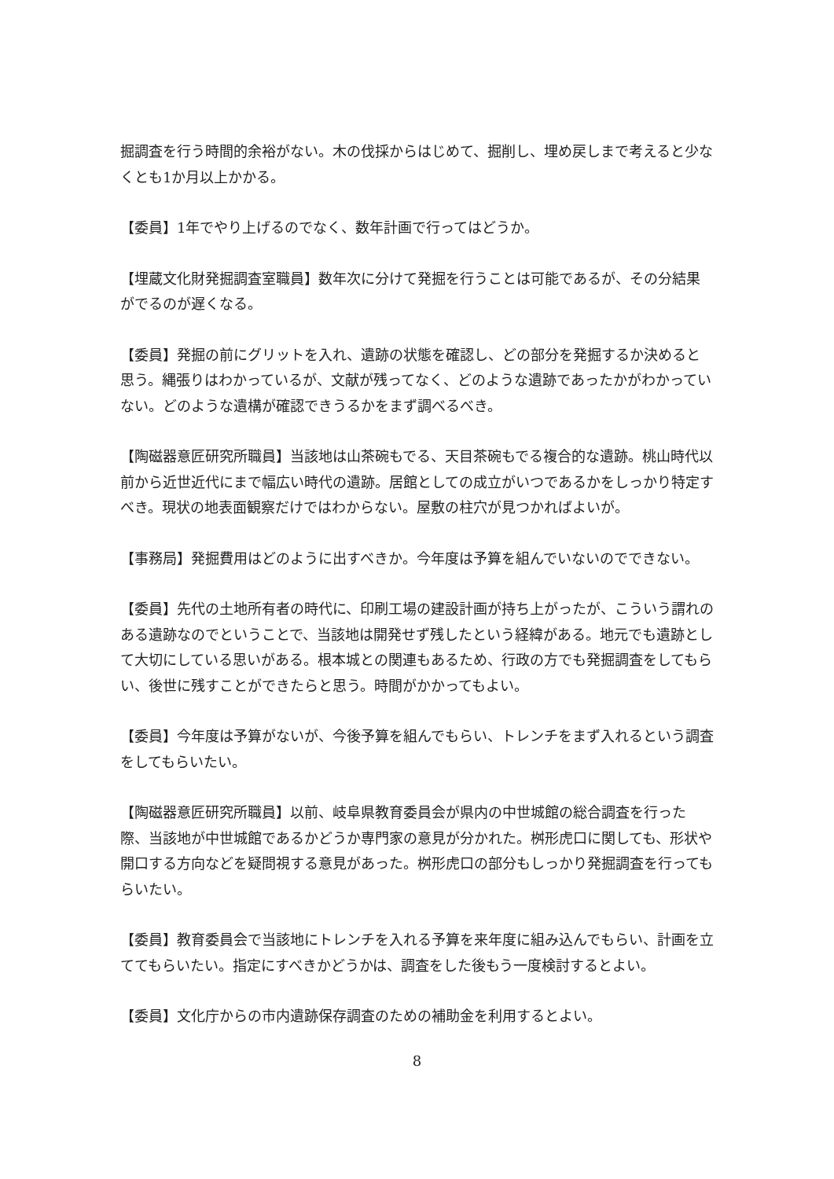掘調査を行う時間的余裕がない。木の伐採からはじめて、掘削し、埋め戻しまで考えると少なくとも1か月以上かかる。
【委員】1年でやり上げるのでなく、数年計画で行ってはどうか。
【埋蔵文化財発掘調査室職員】数年次に分けて発掘を行うことは可能であるが、その分結果がでるのが遅くなる。
【委員】発掘の前にグリットを入れ、遺跡の状態を確認し、どの部分を発掘するか決めると思う。縄張りはわかっているが、文献が残ってなく、どのような遺跡であったかがわかっていない。どのような遺構が確認できうるかをまず調べるべき。
【陶磁器意匠研究所職員】当該地は山茶碗もでる、天目茶碗もでる複合的な遺跡。桃山時代以前から近世近代にまで幅広い時代の遺跡。居館としての成立がいつであるかをしっかり特定すべき。現状の地表面観察だけではわからない。屋敷の柱穴が見つかればよいが。
【事務局】発掘費用はどのように出すべきか。今年度は予算を組んでいないのでできない。
【委員】先代の土地所有者の時代に、印刷工場の建設計画が持ち上がったが、こういう謂れのある遺跡なのでということで、当該地は開発せず残したという経緯がある。地元でも遺跡として大切にしている思いがある。根本城との関連もあるため、行政の方でも発掘調査をしてもらい、後世に残すことができたらと思う。時間がかかってもよい。
【委員】今年度は予算がないが、今後予算を組んでもらい、トレンチをまず入れるという調査をしてもらいたい。
【陶磁器意匠研究所職員】以前、岐阜県教育委員会が県内の中世城館の総合調査を行った際、当該地が中世城館であるかどうか専門家の意見が分かれた。桝形虎口に関しても、形状や開口する方向などを疑問視する意見があった。桝形虎口の部分もしっかり発掘調査を行ってもらいたい。
【委員】教育委員会で当該地にトレンチを入れる予算を来年度に組み込んでもらい、計画を立ててもらいたい。指定にすべきかどうかは、調査をした後もう一度検討するとよい。
【委員】文化庁からの市内遺跡保存調査のための補助金を利用するとよい。
8